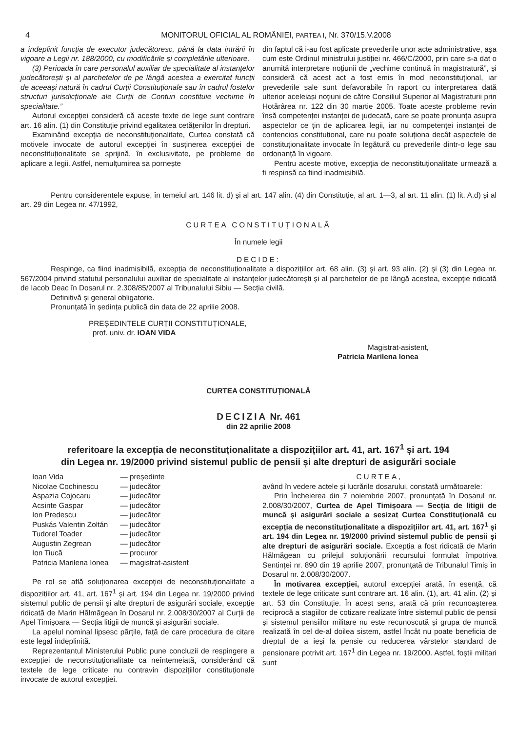4 MONITORUL OFICIAL AL ROMÂNIEI, PARTEA I, Nr. 370/15.V.2008
a îndeplinit funcția de executor judecătoresc, până la data intrării în vigoare a Legii nr. 188/2000, cu modificările și completările ulterioare.
(3) Perioada în care personalul auxiliar de specialitate al instanțelor judecătorești și al parchetelor de pe lângă acestea a exercitat funcții de aceeași natură în cadrul Curții Constituționale sau în cadrul fostelor structuri jurisdicționale ale Curții de Conturi constituie vechime în specialitate.”
Autorul excepției consideră că aceste texte de lege sunt contrare art. 16 alin. (1) din Constituție privind egalitatea cetățenilor în drepturi.
Examinând excepția de neconstituționalitate, Curtea constată că motivele invocate de autorul excepției în susținerea excepției de neconstituționalitate se sprijină, în exclusivitate, pe probleme de aplicare a legii. Astfel, nemulțumirea sa pornește
din faptul că i-au fost aplicate prevederile unor acte administrative, așa cum este Ordinul ministrului justiției nr. 466/C/2000, prin care s-a dat o anumită interpretare noțiunii de „vechime continuă în magistratură”, și consideră că acest act a fost emis în mod neconstituțional, iar prevederile sale sunt defavorabile în raport cu interpretarea dată ulterior aceleiași noțiuni de către Consiliul Superior al Magistraturii prin Hotărârea nr. 122 din 30 martie 2005. Toate aceste probleme revin însă competenței instanței de judecată, care se poate pronunța asupra aspectelor ce țin de aplicarea legii, iar nu competenței instanței de contencios constituțional, care nu poate soluționa decât aspectele de constituționalitate invocate în legătură cu prevederile dintr-o lege sau ordonanță în vigoare.
Pentru aceste motive, excepția de neconstituționalitate urmează a fi respinsă ca fiind inadmisibilă.
Pentru considerentele expuse, în temeiul art. 146 lit. d) și al art. 147 alin. (4) din Constituție, al art. 1—3, al art. 11 alin. (1) lit. A.d) și al art. 29 din Legea nr. 47/1992,
CURTEA CONSTITUȚIONALĂ
În numele legii
DECIDE:
Respinge, ca fiind inadmisibilă, excepția de neconstituționalitate a dispozițiilor art. 68 alin. (3) și art. 93 alin. (2) și (3) din Legea nr. 567/2004 privind statutul personalului auxiliar de specialitate al instanțelor judecătorești și al parchetelor de pe lângă acestea, excepție ridicată de Iacob Deac în Dosarul nr. 2.308/85/2007 al Tribunalului Sibiu — Secția civilă.
Definitivă și general obligatorie.
Pronunțată în ședința publică din data de 22 aprilie 2008.
PREȘEDINTELE CURȚII CONSTITUȚIONALE,
prof. univ. dr. IOAN VIDA
Magistrat-asistent,
Patricia Marilena Ionea
CURTEA CONSTITUȚIONALĂ
DECIZIA Nr. 461
din 22 aprilie 2008
referitoare la excepția de neconstituționalitate a dispozițiilor art. 41, art. 167<sup>1</sup> și art. 194
din Legea nr. 19/2000 privind sistemul public de pensii și alte drepturi de asigurări sociale
| Ioan Vida | — președinte |
| Nicolae Cochinescu | — judecător |
| Aspazia Cojocaru | — judecător |
| Acsinte Gaspar | — judecător |
| Ion Predescu | — judecător |
| Puskás Valentin Zoltán | — judecător |
| Tudorel Toader | — judecător |
| Augustin Zegrean | — judecător |
| Ion Tiucă | — procuror |
| Patricia Marilena Ionea | — magistrat-asistent |
Pe rol se află soluționarea excepției de neconstituționalitate a dispozițiilor art. 41, art. 167<sup>1</sup> și art. 194 din Legea nr. 19/2000 privind sistemul public de pensii și alte drepturi de asigurări sociale, excepție ridicată de Marin Hălmăgean în Dosarul nr. 2.008/30/2007 al Curții de Apel Timișoara — Secția litigii de muncă și asigurări sociale.
La apelul nominal lipsesc părțile, față de care procedura de citare este legal îndeplinită.
Reprezentantul Ministerului Public pune concluzii de respingere a excepției de neconstituționalitate ca neîntemeiată, considerând că textele de lege criticate nu contravin dispozițiilor constituționale invocate de autorul excepției.
CURTEA,
având în vedere actele și lucrările dosarului, constată următoarele:
Prin Încheierea din 7 noiembrie 2007, pronunțată în Dosarul nr. 2.008/30/2007, Curtea de Apel Timișoara — Secția de litigii de muncă și asigurări sociale a sesizat Curtea Constituțională cu excepția de neconstituționalitate a dispozițiilor art. 41, art. 167<sup>1</sup> și art. 194 din Legea nr. 19/2000 privind sistemul public de pensii și alte drepturi de asigurări sociale. Excepția a fost ridicată de Marin Hălmăgean cu prilejul soluționării recursului formulat împotriva Sentinței nr. 890 din 19 aprilie 2007, pronunțată de Tribunalul Timiș în Dosarul nr. 2.008/30/2007.
În motivarea excepției, autorul excepției arată, în esență, că textele de lege criticate sunt contrare art. 16 alin. (1), art. 41 alin. (2) și art. 53 din Constituție. În acest sens, arată că prin recunoașterea reciprocă a stagiilor de cotizare realizate între sistemul public de pensii și sistemul pensiilor militare nu este recunoscută și grupa de muncă realizată în cel de-al doilea sistem, astfel încât nu poate beneficia de dreptul de a ieși la pensie cu reducerea vârstelor standard de pensionare potrivit art. 167<sup>1</sup> din Legea nr. 19/2000. Astfel, foștii militari sunt